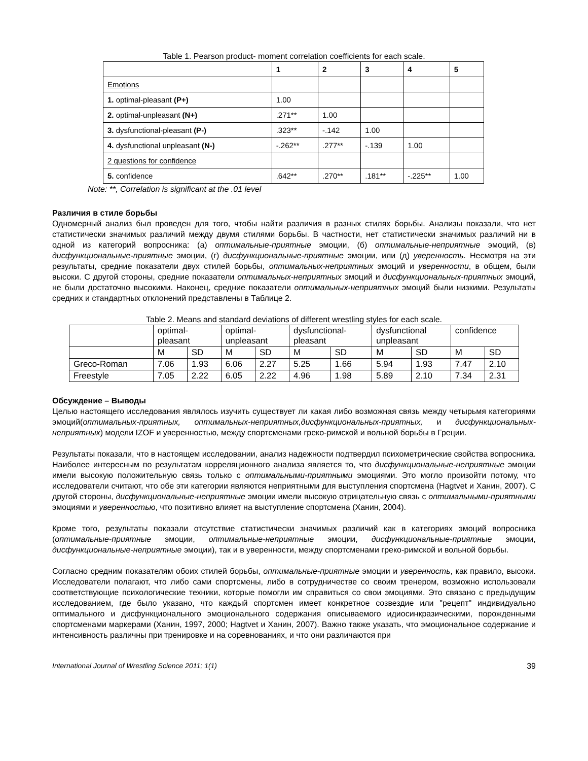Table 1. Pearson product- moment correlation coefficients for each scale.
| | 1 | 2 | 3 | 4 | 5 |
| --- | --- | --- | --- | --- | --- |
| Emotions | | | | | |
| 1. optimal-pleasant (P+) | 1.00 | | | | |
| 2. optimal-unpleasant (N+) | .271** | 1.00 | | | |
| 3. dysfunctional-pleasant (P-) | .323** | -.142 | 1.00 | | |
| 4. dysfunctional unpleasant (N-) | -.262** | .277** | -.139 | 1.00 | |
| 2 questions for confidence | | | | | |
| 5. confidence | .642** | .270** | .181** | -.225** | 1.00 |
Note: **, Correlation is significant at the .01 level
Различия в стиле борьбы
Одномерный анализ был проведен для того, чтобы найти различия в разных стилях борьбы. Анализы показали, что нет статистически значимых различий между двумя стилями борьбы. В частности, нет статистически значимых различий ни в одной из категорий вопросника: (а) оптимальные-приятные эмоции, (б) оптимальные-неприятные эмоций, (в) дисфункциональные-приятные эмоции, (г) дисфункциональные-приятные эмоции, или (д) уверенность. Несмотря на эти результаты, средние показатели двух стилей борьбы, оптимальных-неприятных эмоций и уверенности, в общем, были высоки. С другой стороны, средние показатели оптимальных-неприятных эмоций и дисфункциональных-приятных эмоций, не были достаточно высокими. Наконец, средние показатели оптимальных-неприятных эмоций были низкими. Результаты средних и стандартных отклонений представлены в Таблице 2.
Table 2. Means and standard deviations of different wrestling styles for each scale.
| | optimal- pleasant | | optimal- unpleasant | | dysfunctional- pleasant | | dysfunctional unpleasant | | confidence | |
| | M | SD | M | SD | M | SD | M | SD | M | SD |
| Greco-Roman | 7.06 | 1.93 | 6.06 | 2.27 | 5.25 | 1.66 | 5.94 | 1.93 | 7.47 | 2.10 |
| Freestyle | 7.05 | 2.22 | 6.05 | 2.22 | 4.96 | 1.98 | 5.89 | 2.10 | 7.34 | 2.31 |
Обсуждение – Выводы
Целью настоящего исследования являлось изучить существует ли какая либо возможная связь между четырьмя категориями эмоций(оптимальных-приятных, оптимальных-неприятных,дисфункциональных-приятных, и дисфункциональных-неприятных) модели IZOF и уверенностью, между спортсменами греко-римской и вольной борьбы в Греции.
Результаты показали, что в настоящем исследовании, анализ надежности подтвердил психометрические свойства вопросника. Наиболее интересным по результатам корреляционного анализа является то, что дисфункциональные-неприятные эмоции имели высокую положительную связь только с оптимальными-приятными эмоциями. Это могло произойти потому, что исследователи считают, что обе эти категории являются неприятными для выступления спортсмена (Hagtvet и Ханин, 2007). С другой стороны, дисфункциональные-неприятные эмоции имели высокую отрицательную связь с оптимальными-приятными эмоциями и уверенностью, что позитивно влияет на выступление спортсмена (Ханин, 2004).
Кроме того, результаты показали отсутствие статистически значимых различий как в категориях эмоций вопросника (оптимальные-приятные эмоции, оптимальные-неприятные эмоции, дисфункциональные-приятные эмоции, дисфункциональные-неприятные эмоции), так и в уверенности, между спортсменами греко-римской и вольной борьбы.
Согласно средним показателям обоих стилей борьбы, оптимальные-приятные эмоции и уверенность, как правило, высоки. Исследователи полагают, что либо сами спортсмены, либо в сотрудничестве со своим тренером, возможно использовали соответствующие психологические техники, которые помогли им справиться со свои эмоциями. Это связано с предыдущим исследованием, где было указано, что каждый спортсмен имеет конкретное созвездие или "рецепт" индивидуально оптимального и дисфункционального эмоционального содержания описываемого идиосинкразическими, порожденными спортсменами маркерами (Ханин, 1997, 2000; Hagtvet и Ханин, 2007). Важно также указать, что эмоциональное содержание и интенсивность различны при тренировке и на соревнованиях, и что они различаются при
International Journal of Wrestling Science 2011; 1(1) 39